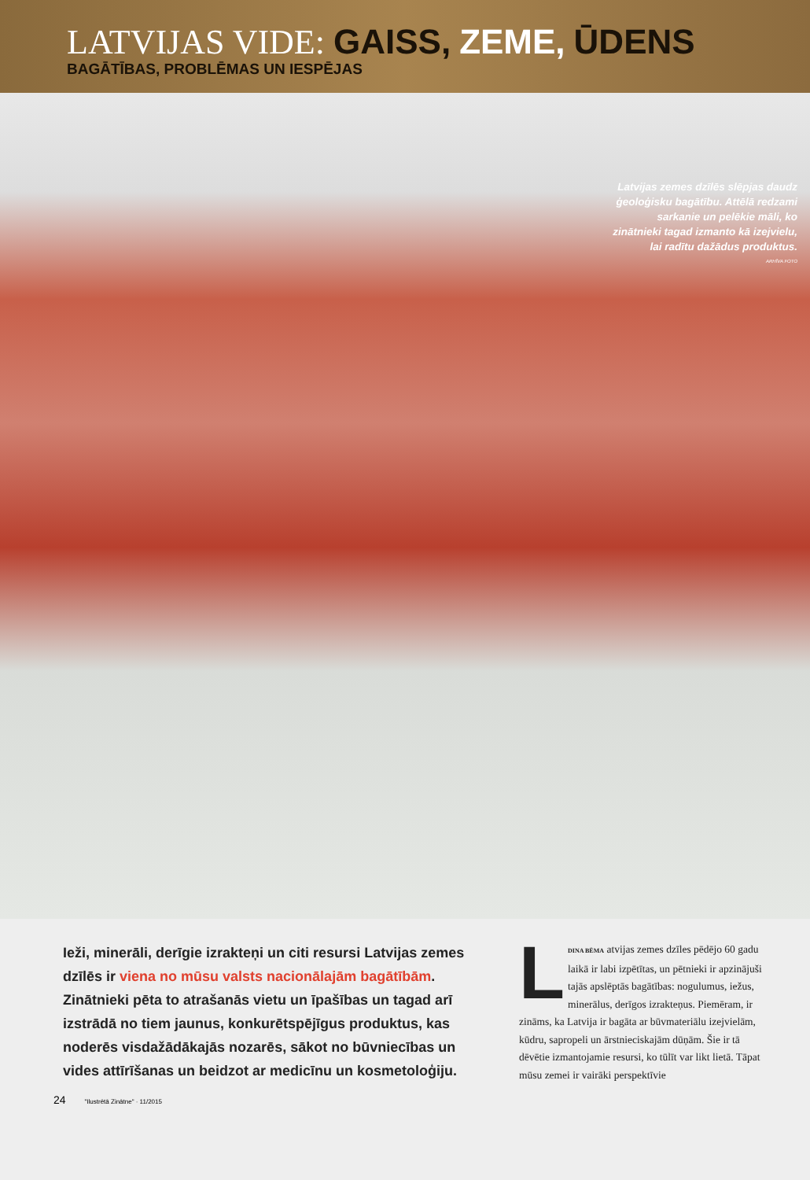LATVIJAS VIDE: GAISS, ZEME, ŪDENS
BAGĀTĪBAS, PROBLĒMAS UN IESPĒJAS
Latvijas zemes dzīlēs slēpjas daudz ģeoloģisku bagātību. Attēlā redzami sarkanie un pelēkie māli, ko zinātnieki tagad izmanto kā izejvielu, lai radītu dažādus produktus.
ARHĪVA FOTO
Ieži, minerāli, derīgie izrakteņi un citi resursi Latvijas zemes dzīlēs ir viena no mūsu valsts nacionālajām bagātībām. Zinātnieki pēta to atrašanās vietu un īpašības un tagad arī izstrādā no tiem jaunus, konkurētspējīgus produktus, kas noderēs visdažādākajās nozarēs, sākot no būvniecības un vides attīrīšanas un beidzot ar medicīnu un kosmetoloģiju.
DINA BĒMA L atvijas zemes dzīles pēdējo 60 gadu laikā ir labi izpētītas, un pētnieki ir apzinājuši tajās apslēptās bagātības: nogulumus, iežus, minerālus, derīgos izrakteņus. Piemēram, ir zināms, ka Latvija ir bagāta ar būvmateriālu izejvielām, kūdru, sapropeli un ārstnieciskajām dūņām. Šie ir tā dēvētie izmantojamie resursi, ko tūlīt var likt lietā. Tāpat mūsu zemei ir vairāki perspektīvie
24 "Ilustrētā Zinātne" · 11/2015